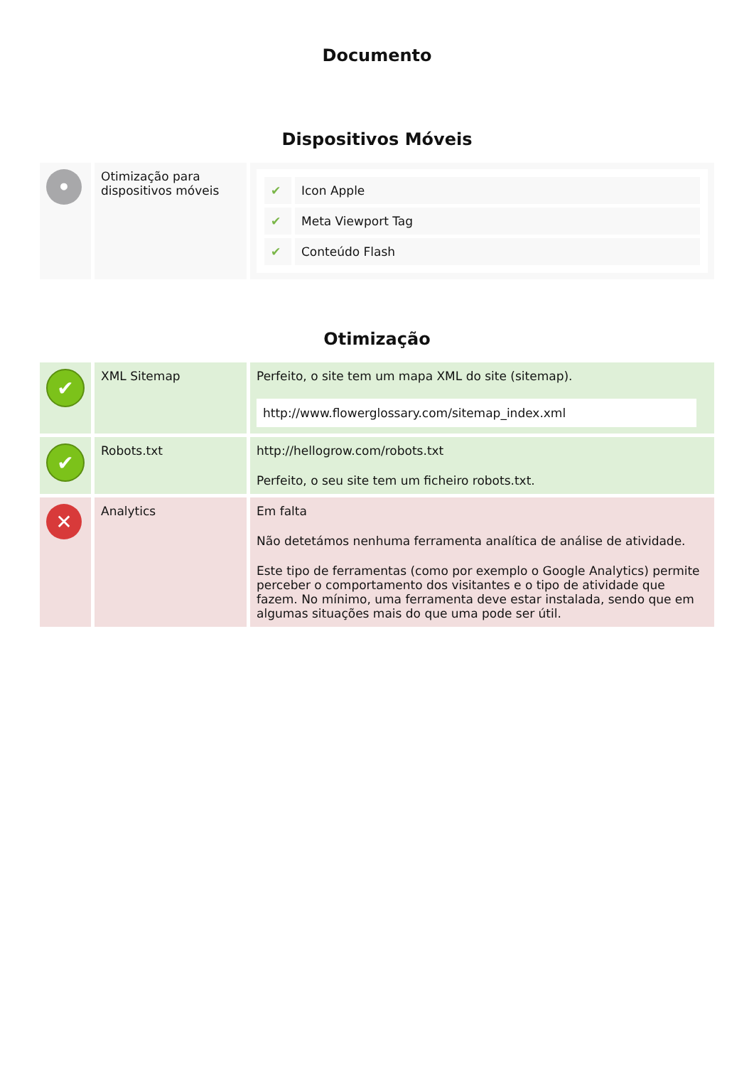Documento
Dispositivos Móveis
| • | Otimização para dispositivos móveis | / ✔ / Icon Apple / / ✔ / Meta Viewport Tag / / ✔ / Conteúdo Flash / |
Otimização
| ✔ | XML Sitemap | Perfeito, o site tem um mapa XML do site (sitemap). http://www.flowerglossary.com/sitemap_index.xml |
| ✔ | Robots.txt | http://hellogrow.com/robots.txt Perfeito, o seu site tem um ficheiro robots.txt. |
| ✕ | Analytics | Em falta Não detetámos nenhuma ferramenta analítica de análise de atividade. Este tipo de ferramentas (como por exemplo o Google Analytics) permite perceber o comportamento dos visitantes e o tipo de atividade que fazem. No mínimo, uma ferramenta deve estar instalada, sendo que em algumas situações mais do que uma pode ser útil. |